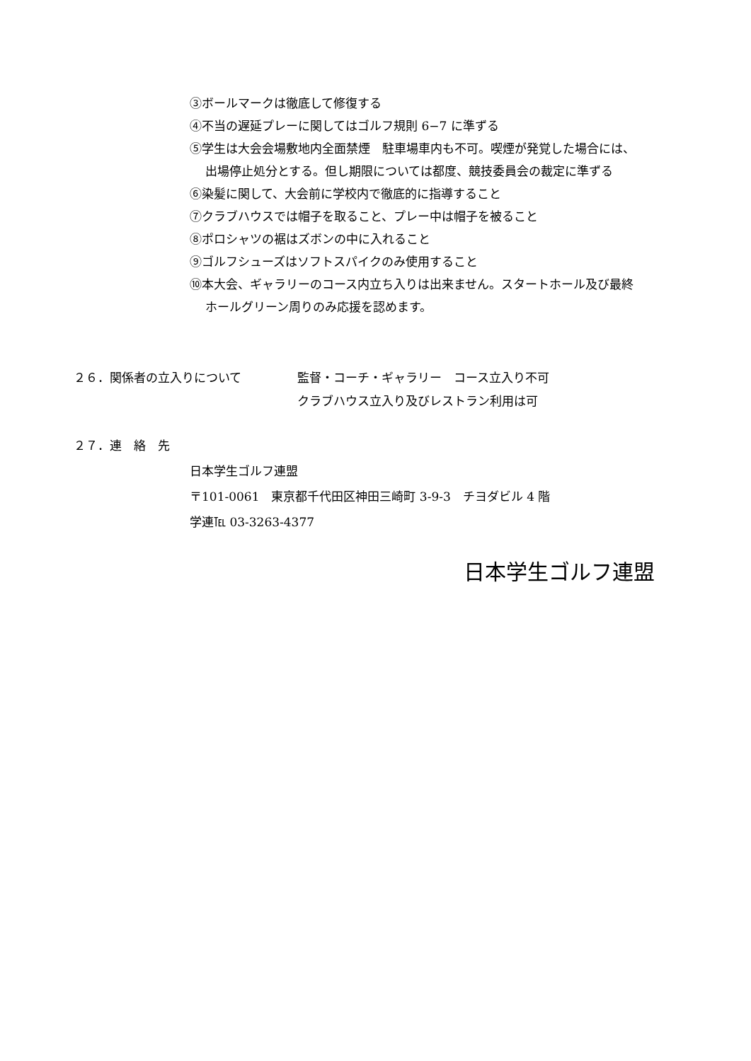③ボールマークは徹底して修復する
④不当の遅延プレーに関してはゴルフ規則 6−7 に準ずる
⑤学生は大会会場敷地内全面禁煙　駐車場車内も不可。喫煙が発覚した場合には、
出場停止処分とする。但し期限については都度、競技委員会の裁定に準ずる
⑥染髪に関して、大会前に学校内で徹底的に指導すること
⑦クラブハウスでは帽子を取ること、プレー中は帽子を被ること
⑧ポロシャツの裾はズボンの中に入れること
⑨ゴルフシューズはソフトスパイクのみ使用すること
⑩本大会、ギャラリーのコース内立ち入りは出来ません。スタートホール及び最終
ホールグリーン周りのみ応援を認めます。
２６．関係者の立入りについて 監督・コーチ・ギャラリー　コース立入り不可
クラブハウス立入り及びレストラン利用は可
２７．連　絡　先
日本学生ゴルフ連盟
〒101-0061　東京都千代田区神田三崎町 3-9-3　チヨダビル 4 階
学連℡ 03-3263-4377
日本学生ゴルフ連盟